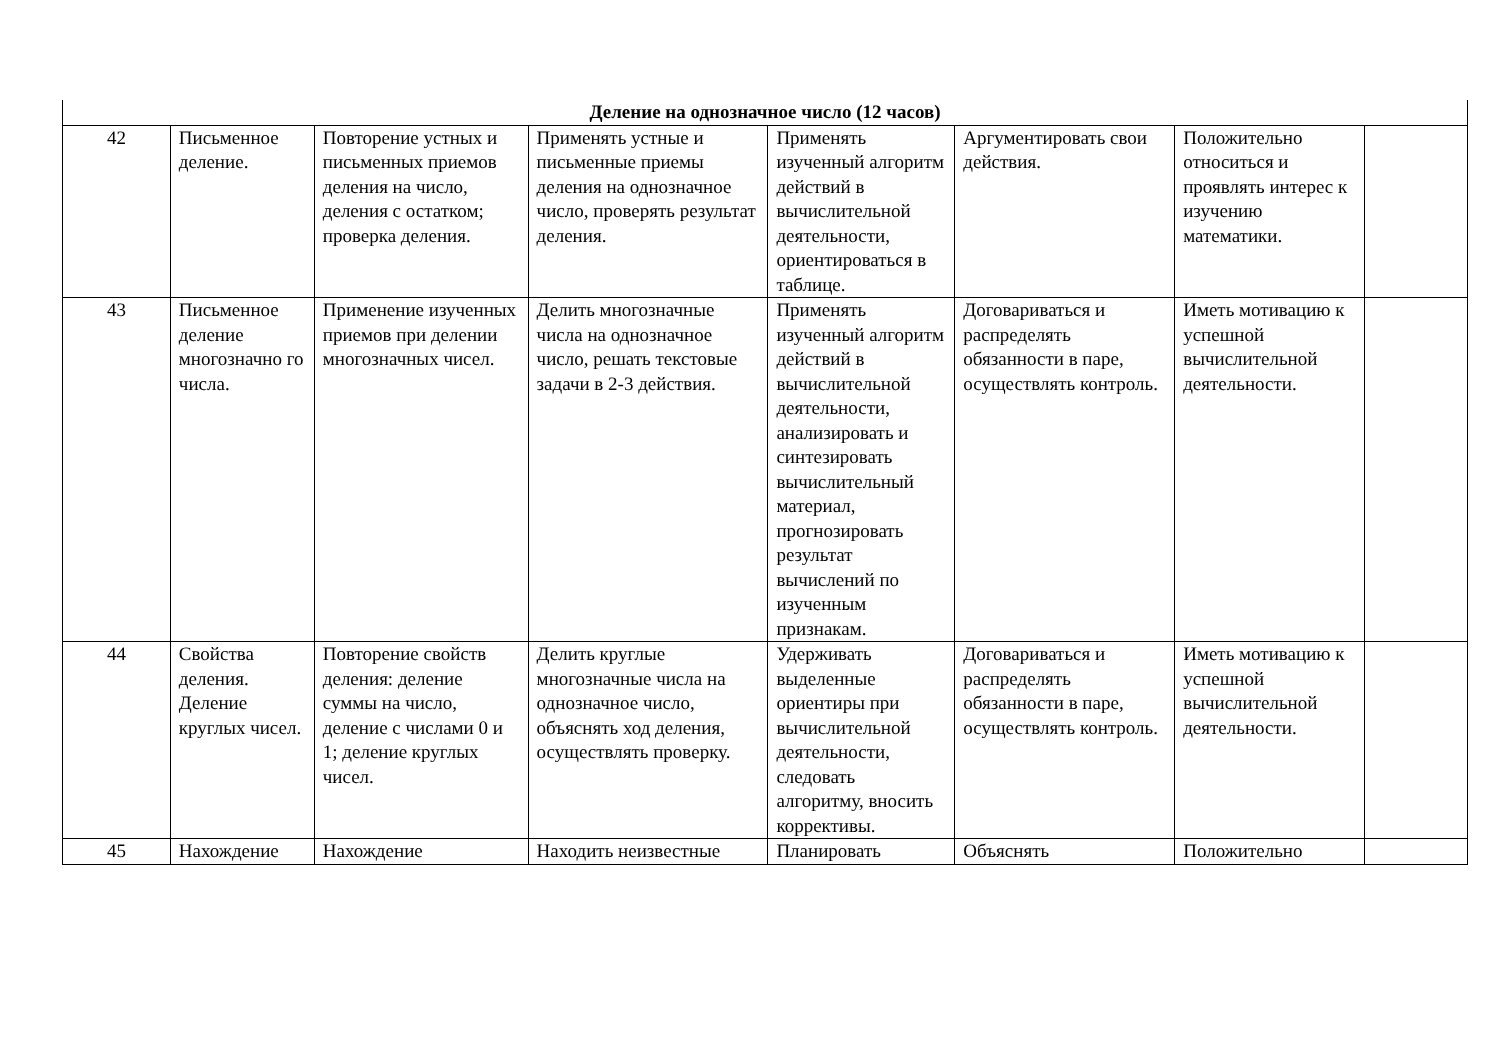| Деление на однозначное число (12 часов) | | | | | | | |
| 42 | Письменное деление. | Повторение устных и письменных приемов деления на число, деления с остатком; проверка деления. | Применять устные и письменные приемы деления на однозначное число, проверять результат деления. | Применять изученный алгоритм действий в вычислительной деятельности, ориентироваться в таблице. | Аргументировать свои действия. | Положительно относиться и проявлять интерес к изучению математики. | |
| 43 | Письменное деление многозначно го числа. | Применение изученных приемов при делении многозначных чисел. | Делить многозначные числа на однозначное число, решать текстовые задачи в 2-3 действия. | Применять изученный алгоритм действий в вычислительной деятельности, анализировать и синтезировать вычислительный материал, прогнозировать результат вычислений по изученным признакам. | Договариваться и распределять обязанности в паре, осуществлять контроль. | Иметь мотивацию к успешной вычислительной деятельности. | |
| 44 | Свойства деления. Деление круглых чисел. | Повторение свойств деления: деление суммы на число, деление с числами 0 и 1; деление круглых чисел. | Делить круглые многозначные числа на однозначное число, объяснять ход деления, осуществлять проверку. | Удерживать выделенные ориентиры при вычислительной деятельности, следовать алгоритму, вносить коррективы. | Договариваться и распределять обязанности в паре, осуществлять контроль. | Иметь мотивацию к успешной вычислительной деятельности. | |
| 45 | Нахождение | Нахождение | Находить неизвестные | Планировать | Объяснять | Положительно | |